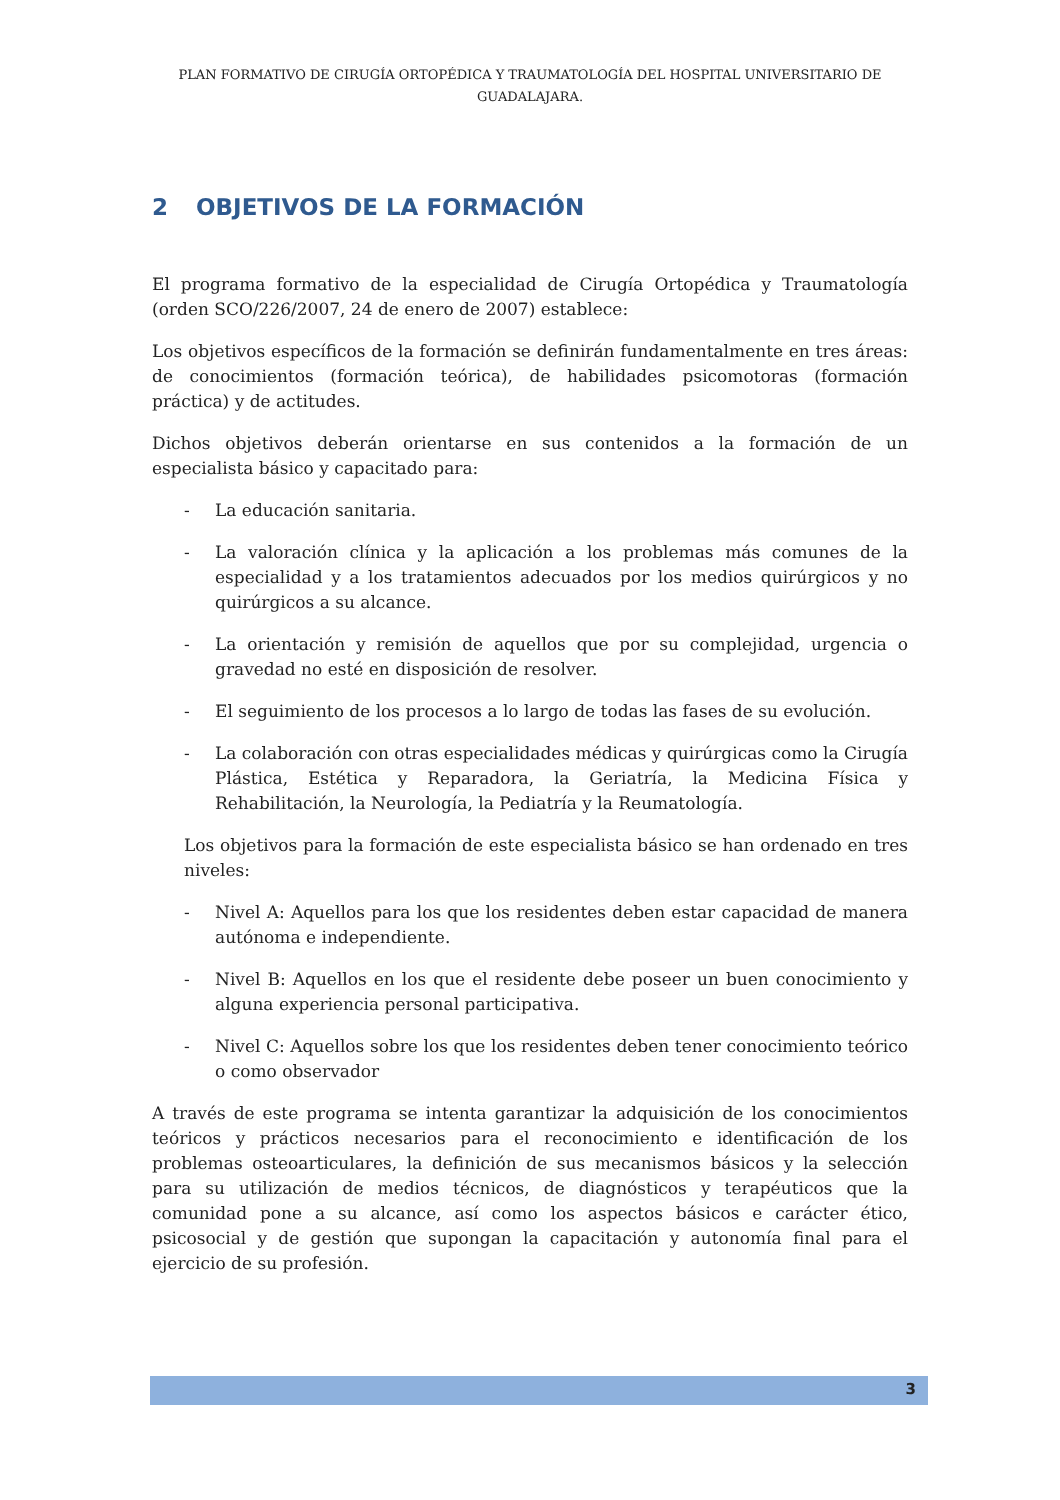PLAN FORMATIVO DE CIRUGÍA ORTOPÉDICA Y TRAUMATOLOGÍA DEL HOSPITAL UNIVERSITARIO DE GUADALAJARA.
2 OBJETIVOS DE LA FORMACIÓN
El programa formativo de la especialidad de Cirugía Ortopédica y Traumatología (orden SCO/226/2007, 24 de enero de 2007) establece:
Los objetivos específicos de la formación se definirán fundamentalmente en tres áreas: de conocimientos (formación teórica), de habilidades psicomotoras (formación práctica) y de actitudes.
Dichos objetivos deberán orientarse en sus contenidos a la formación de un especialista básico y capacitado para:
- La educación sanitaria.
- La valoración clínica y la aplicación a los problemas más comunes de la especialidad y a los tratamientos adecuados por los medios quirúrgicos y no quirúrgicos a su alcance.
- La orientación y remisión de aquellos que por su complejidad, urgencia o gravedad no esté en disposición de resolver.
- El seguimiento de los procesos a lo largo de todas las fases de su evolución.
- La colaboración con otras especialidades médicas y quirúrgicas como la Cirugía Plástica, Estética y Reparadora, la Geriatría, la Medicina Física y Rehabilitación, la Neurología, la Pediatría y la Reumatología.
Los objetivos para la formación de este especialista básico se han ordenado en tres niveles:
- Nivel A: Aquellos para los que los residentes deben estar capacidad de manera autónoma e independiente.
- Nivel B: Aquellos en los que el residente debe poseer un buen conocimiento y alguna experiencia personal participativa.
- Nivel C: Aquellos sobre los que los residentes deben tener conocimiento teórico o como observador
A través de este programa se intenta garantizar la adquisición de los conocimientos teóricos y prácticos necesarios para el reconocimiento e identificación de los problemas osteoarticulares, la definición de sus mecanismos básicos y la selección para su utilización de medios técnicos, de diagnósticos y terapéuticos que la comunidad pone a su alcance, así como los aspectos básicos e carácter ético, psicosocial y de gestión que supongan la capacitación y autonomía final para el ejercicio de su profesión.
3